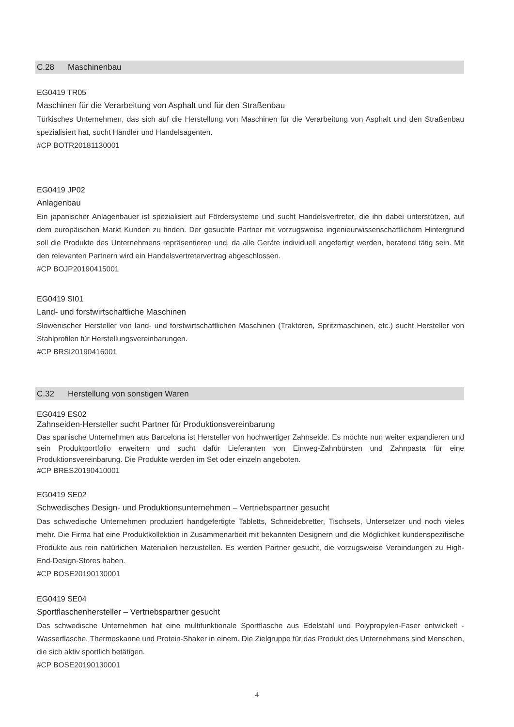C.28 Maschinenbau
EG0419 TR05
Maschinen für die Verarbeitung von Asphalt und für den Straßenbau
Türkisches Unternehmen, das sich auf die Herstellung von Maschinen für die Verarbeitung von Asphalt und den Straßenbau spezialisiert hat, sucht Händler und Handelsagenten.
#CP BOTR20181130001
EG0419 JP02
Anlagenbau
Ein japanischer Anlagenbauer ist spezialisiert auf Fördersysteme und sucht Handelsvertreter, die ihn dabei unterstützen, auf dem europäischen Markt Kunden zu finden. Der gesuchte Partner mit vorzugsweise ingenieurwissenschaftlichem Hintergrund soll die Produkte des Unternehmens repräsentieren und, da alle Geräte individuell angefertigt werden, beratend tätig sein. Mit den relevanten Partnern wird ein Handelsvertretervertrag abgeschlossen.
#CP BOJP20190415001
EG0419 SI01
Land- und forstwirtschaftliche Maschinen
Slowenischer Hersteller von land- und forstwirtschaftlichen Maschinen (Traktoren, Spritzmaschinen, etc.) sucht Hersteller von Stahlprofilen für Herstellungsvereinbarungen.
#CP BRSI20190416001
C.32 Herstellung von sonstigen Waren
EG0419 ES02
Zahnseiden-Hersteller sucht Partner für Produktionsvereinbarung
Das spanische Unternehmen aus Barcelona ist Hersteller von hochwertiger Zahnseide. Es möchte nun weiter expandieren und sein Produktportfolio erweitern und sucht dafür Lieferanten von Einweg-Zahnbürsten und Zahnpasta für eine Produktionsvereinbarung. Die Produkte werden im Set oder einzeln angeboten.
#CP BRES20190410001
EG0419 SE02
Schwedisches Design- und Produktionsunternehmen – Vertriebspartner gesucht
Das schwedische Unternehmen produziert handgefertigte Tabletts, Schneidebretter, Tischsets, Untersetzer und noch vieles mehr. Die Firma hat eine Produktkollektion in Zusammenarbeit mit bekannten Designern und die Möglichkeit kundenspezifische Produkte aus rein natürlichen Materialien herzustellen. Es werden Partner gesucht, die vorzugsweise Verbindungen zu High-End-Design-Stores haben.
#CP BOSE20190130001
EG0419 SE04
Sportflaschenhersteller – Vertriebspartner gesucht
Das schwedische Unternehmen hat eine multifunktionale Sportflasche aus Edelstahl und Polypropylen-Faser entwickelt - Wasserflasche, Thermoskanne und Protein-Shaker in einem. Die Zielgruppe für das Produkt des Unternehmens sind Menschen, die sich aktiv sportlich betätigen.
#CP BOSE20190130001
4